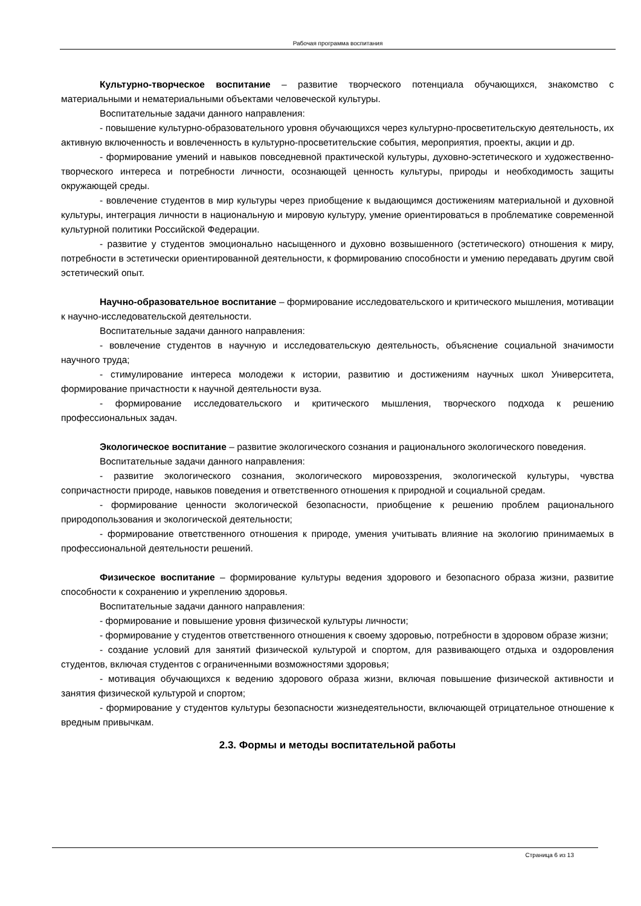Рабочая программа воспитания
Культурно-творческое воспитание – развитие творческого потенциала обучающихся, знакомство с материальными и нематериальными объектами человеческой культуры.
Воспитательные задачи данного направления:
- повышение культурно-образовательного уровня обучающихся через культурно-просветительскую деятельность, их активную включенность и вовлеченность в культурно-просветительские события, мероприятия, проекты, акции и др.
- формирование умений и навыков повседневной практической культуры, духовно-эстетического и художественно-творческого интереса и потребности личности, осознающей ценность культуры, природы и необходимость защиты окружающей среды.
- вовлечение студентов в мир культуры через приобщение к выдающимся достижениям материальной и духовной культуры, интеграция личности в национальную и мировую культуру, умение ориентироваться в проблематике современной культурной политики Российской Федерации.
- развитие у студентов эмоционально насыщенного и духовно возвышенного (эстетического) отношения к миру, потребности в эстетически ориентированной деятельности, к формированию способности и умению передавать другим свой эстетический опыт.
Научно-образовательное воспитание – формирование исследовательского и критического мышления, мотивации к научно-исследовательской деятельности.
Воспитательные задачи данного направления:
- вовлечение студентов в научную и исследовательскую деятельность, объяснение социальной значимости научного труда;
- стимулирование интереса молодежи к истории, развитию и достижениям научных школ Университета, формирование причастности к научной деятельности вуза.
- формирование исследовательского и критического мышления, творческого подхода к решению профессиональных задач.
Экологическое воспитание – развитие экологического сознания и рационального экологического поведения.
Воспитательные задачи данного направления:
- развитие экологического сознания, экологического мировоззрения, экологической культуры, чувства сопричастности природе, навыков поведения и ответственного отношения к природной и социальной средам.
- формирование ценности экологической безопасности, приобщение к решению проблем рационального природопользования и экологической деятельности;
- формирование ответственного отношения к природе, умения учитывать влияние на экологию принимаемых в профессиональной деятельности решений.
Физическое воспитание – формирование культуры ведения здорового и безопасного образа жизни, развитие способности к сохранению и укреплению здоровья.
Воспитательные задачи данного направления:
- формирование и повышение уровня физической культуры личности;
- формирование у студентов ответственного отношения к своему здоровью, потребности в здоровом образе жизни;
- создание условий для занятий физической культурой и спортом, для развивающего отдыха и оздоровления студентов, включая студентов с ограниченными возможностями здоровья;
- мотивация обучающихся к ведению здорового образа жизни, включая повышение физической активности и занятия физической культурой и спортом;
- формирование у студентов культуры безопасности жизнедеятельности, включающей отрицательное отношение к вредным привычкам.
2.3. Формы и методы воспитательной работы
Страница 6 из 13